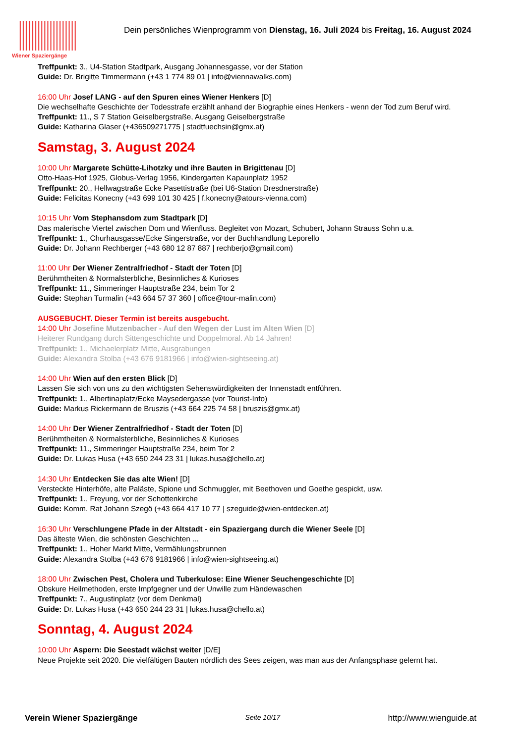Wiener Spaziergänge
Dein persönliches Wienprogramm von Dienstag, 16. Juli 2024 bis Freitag, 16. August 2024
Treffpunkt: 3., U4-Station Stadtpark, Ausgang Johannesgasse, vor der Station
Guide: Dr. Brigitte Timmermann (+43 1 774 89 01 | info@viennawalks.com)
16:00 Uhr Josef LANG - auf den Spuren eines Wiener Henkers [D]
Die wechselhafte Geschichte der Todesstrafe erzählt anhand der Biographie eines Henkers - wenn der Tod zum Beruf wird.
Treffpunkt: 11., S 7 Station Geiselbergstraße, Ausgang Geiselbergstraße
Guide: Katharina Glaser (+436509271775 | stadtfuechsin@gmx.at)
Samstag, 3. August 2024
10:00 Uhr Margarete Schütte-Lihotzky und ihre Bauten in Brigittenau [D]
Otto-Haas-Hof 1925, Globus-Verlag 1956, Kindergarten Kapaunplatz 1952
Treffpunkt: 20., Hellwagstraße Ecke Pasettistraße (bei U6-Station Dresdnerstraße)
Guide: Felicitas Konecny (+43 699 101 30 425 | f.konecny@atours-vienna.com)
10:15 Uhr Vom Stephansdom zum Stadtpark [D]
Das malerische Viertel zwischen Dom und Wienfluss. Begleitet von Mozart, Schubert, Johann Strauss Sohn u.a.
Treffpunkt: 1., Churhausgasse/Ecke Singerstraße, vor der Buchhandlung Leporello
Guide: Dr. Johann Rechberger (+43 680 12 87 887 | rechberjo@gmail.com)
11:00 Uhr Der Wiener Zentralfriedhof - Stadt der Toten [D]
Berühmtheiten & Normalsterbliche, Besinnliches & Kurioses
Treffpunkt: 11., Simmeringer Hauptstraße 234, beim Tor 2
Guide: Stephan Turmalin (+43 664 57 37 360 | office@tour-malin.com)
AUSGEBUCHT. Dieser Termin ist bereits ausgebucht.
14:00 Uhr Josefine Mutzenbacher - Auf den Wegen der Lust im Alten Wien [D]
Heiterer Rundgang durch Sittengeschichte und Doppelmoral. Ab 14 Jahren!
Treffpunkt: 1., Michaelerplatz Mitte, Ausgrabungen
Guide: Alexandra Stolba (+43 676 9181966 | info@wien-sightseeing.at)
14:00 Uhr Wien auf den ersten Blick [D]
Lassen Sie sich von uns zu den wichtigsten Sehenswürdigkeiten der Innenstadt entführen.
Treffpunkt: 1., Albertinaplatz/Ecke Maysedergasse (vor Tourist-Info)
Guide: Markus Rickermann de Bruszis (+43 664 225 74 58 | bruszis@gmx.at)
14:00 Uhr Der Wiener Zentralfriedhof - Stadt der Toten [D]
Berühmtheiten & Normalsterbliche, Besinnliches & Kurioses
Treffpunkt: 11., Simmeringer Hauptstraße 234, beim Tor 2
Guide: Dr. Lukas Husa (+43 650 244 23 31 | lukas.husa@chello.at)
14:30 Uhr Entdecken Sie das alte Wien! [D]
Versteckte Hinterhöfe, alte Paläste, Spione und Schmuggler, mit Beethoven und Goethe gespickt, usw.
Treffpunkt: 1., Freyung, vor der Schottenkirche
Guide: Komm. Rat Johann Szegö (+43 664 417 10 77 | szeguide@wien-entdecken.at)
16:30 Uhr Verschlungene Pfade in der Altstadt - ein Spaziergang durch die Wiener Seele [D]
Das älteste Wien, die schönsten Geschichten ...
Treffpunkt: 1., Hoher Markt Mitte, Vermählungsbrunnen
Guide: Alexandra Stolba (+43 676 9181966 | info@wien-sightseeing.at)
18:00 Uhr Zwischen Pest, Cholera und Tuberkulose: Eine Wiener Seuchengeschichte [D]
Obskure Heilmethoden, erste Impfgegner und der Unwille zum Händewaschen
Treffpunkt: 7., Augustinplatz (vor dem Denkmal)
Guide: Dr. Lukas Husa (+43 650 244 23 31 | lukas.husa@chello.at)
Sonntag, 4. August 2024
10:00 Uhr Aspern: Die Seestadt wächst weiter [D/E]
Neue Projekte seit 2020. Die vielfältigen Bauten nördlich des Sees zeigen, was man aus der Anfangsphase gelernt hat.
Verein Wiener Spaziergänge Seite 10/17 http://www.wienguide.at